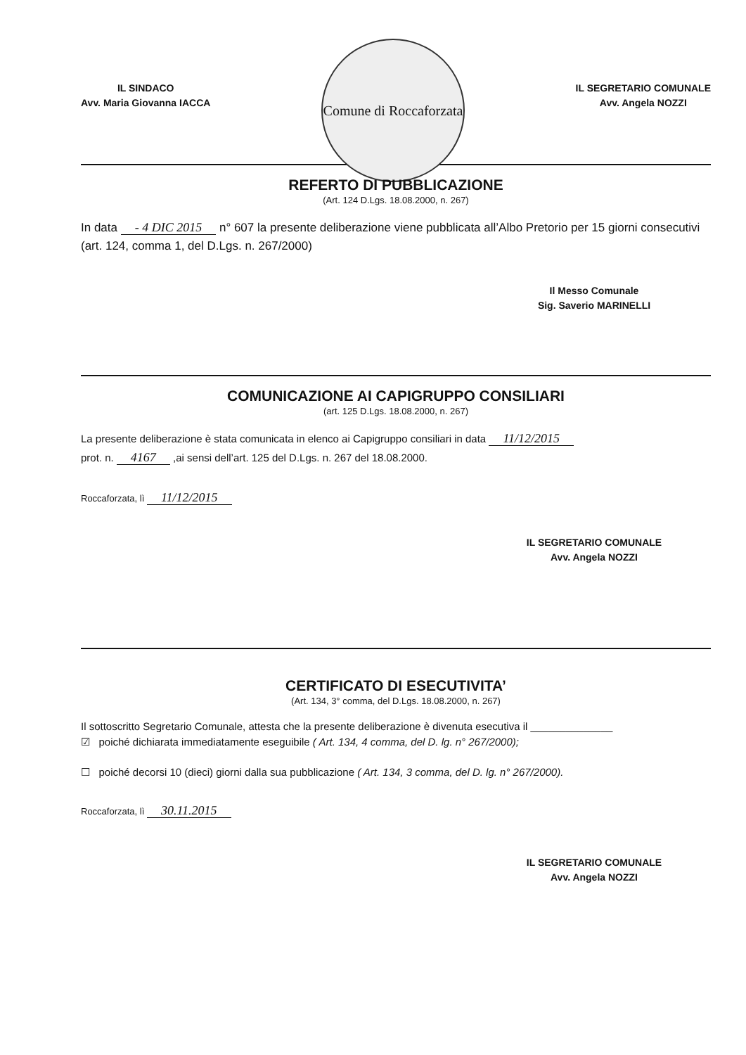IL SINDACO
Avv. Maria Giovanna IACCA
Comune di Roccaforzata
IL SEGRETARIO COMUNALE
Avv. Angela NOZZI
REFERTO DI PUBBLICAZIONE
(Art. 124 D.Lgs. 18.08.2000, n. 267)
In data - 4 DIC 2015 n° 607 la presente deliberazione viene pubblicata all’Albo Pretorio per 15 giorni consecutivi (art. 124, comma 1, del D.Lgs. n. 267/2000)
Il Messo Comunale
Sig. Saverio MARINELLI
COMUNICAZIONE AI CAPIGRUPPO CONSILIARI
(art. 125 D.Lgs. 18.08.2000, n. 267)
La presente deliberazione è stata comunicata in elenco ai Capigruppo consiliari in data 11/12/2015
prot. n. 4167 ,ai sensi dell’art. 125 del D.Lgs. n. 267 del 18.08.2000.
Roccaforzata, lì 11/12/2015
IL SEGRETARIO COMUNALE
Avv. Angela NOZZI
CERTIFICATO DI ESECUTIVITA’
(Art. 134, 3° comma, del D.Lgs. 18.08.2000, n. 267)
Il sottoscritto Segretario Comunale, attesta che la presente deliberazione è divenuta esecutiva il ______________
☑ poiché dichiarata immediatamente eseguibile ( Art. 134, 4 comma, del D. lg. n° 267/2000);
☐ poiché decorsi 10 (dieci) giorni dalla sua pubblicazione ( Art. 134, 3 comma, del D. lg. n° 267/2000).
Roccaforzata, lì 30.11.2015
IL SEGRETARIO COMUNALE
Avv. Angela NOZZI